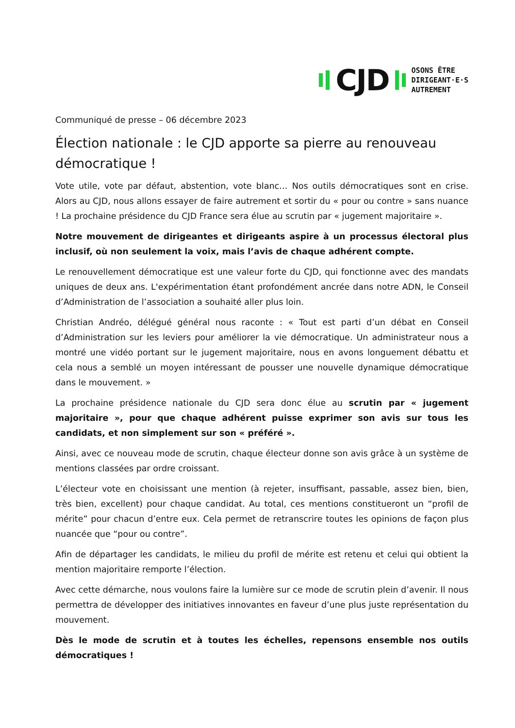CJD
OSONS ÊTRE
DIRIGEANT·E·S
AUTREMENT
Communiqué de presse – 06 décembre 2023
Élection nationale : le CJD apporte sa pierre au renouveau démocratique !
Vote utile, vote par défaut, abstention, vote blanc… Nos outils démocratiques sont en crise. Alors au CJD, nous allons essayer de faire autrement et sortir du « pour ou contre » sans nuance ! La prochaine présidence du CJD France sera élue au scrutin par « jugement majoritaire ».
Notre mouvement de dirigeantes et dirigeants aspire à un processus électoral plus inclusif, où non seulement la voix, mais l’avis de chaque adhérent compte.
Le renouvellement démocratique est une valeur forte du CJD, qui fonctionne avec des mandats uniques de deux ans. L'expérimentation étant profondément ancrée dans notre ADN, le Conseil d’Administration de l’association a souhaité aller plus loin.
Christian Andréo, délégué général nous raconte : « Tout est parti d’un débat en Conseil d’Administration sur les leviers pour améliorer la vie démocratique. Un administrateur nous a montré une vidéo portant sur le jugement majoritaire, nous en avons longuement débattu et cela nous a semblé un moyen intéressant de pousser une nouvelle dynamique démocratique dans le mouvement. »
La prochaine présidence nationale du CJD sera donc élue au scrutin par « jugement majoritaire », pour que chaque adhérent puisse exprimer son avis sur tous les candidats, et non simplement sur son « préféré ».
Ainsi, avec ce nouveau mode de scrutin, chaque électeur donne son avis grâce à un système de mentions classées par ordre croissant.
L’électeur vote en choisissant une mention (à rejeter, insuffisant, passable, assez bien, bien, très bien, excellent) pour chaque candidat. Au total, ces mentions constitueront un “profil de mérite” pour chacun d’entre eux. Cela permet de retranscrire toutes les opinions de façon plus nuancée que “pour ou contre”.
Afin de départager les candidats, le milieu du profil de mérite est retenu et celui qui obtient la mention majoritaire remporte l’élection.
Avec cette démarche, nous voulons faire la lumière sur ce mode de scrutin plein d’avenir. Il nous permettra de développer des initiatives innovantes en faveur d’une plus juste représentation du mouvement.
Dès le mode de scrutin et à toutes les échelles, repensons ensemble nos outils démocratiques !